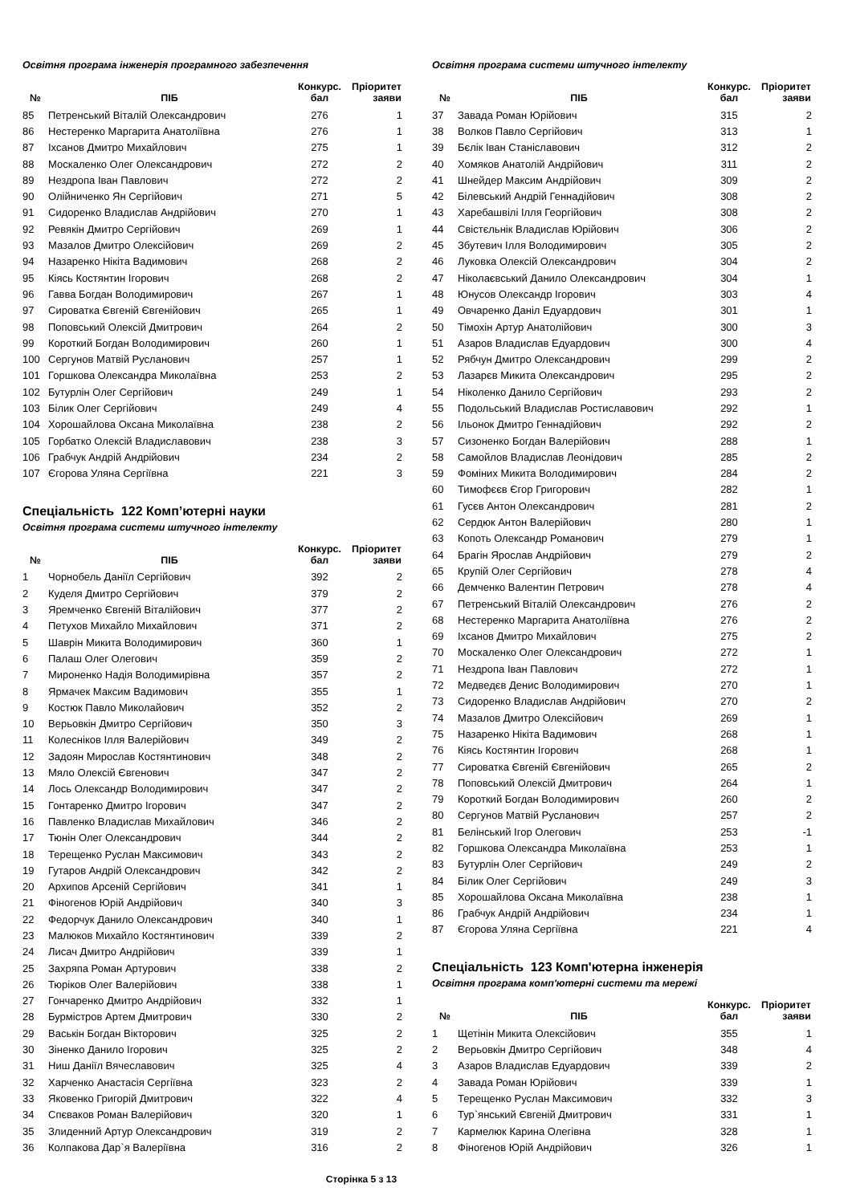Освітня програма інженерія програмного забезпечення
| № | ПІБ | Конкурс. бал | Пріоритет заяви |
| --- | --- | --- | --- |
| 85 | Петренський Віталій Олександрович | 276 | 1 |
| 86 | Нестеренко Маргарита Анатоліївна | 276 | 1 |
| 87 | Іхсанов Дмитро Михайлович | 275 | 1 |
| 88 | Москаленко Олег Олександрович | 272 | 2 |
| 89 | Нездропа Іван Павлович | 272 | 2 |
| 90 | Олійниченко Ян Сергійович | 271 | 5 |
| 91 | Сидоренко Владислав Андрійович | 270 | 1 |
| 92 | Ревякін Дмитро Сергійович | 269 | 1 |
| 93 | Мазалов Дмитро Олексійович | 269 | 2 |
| 94 | Назаренко Нікіта Вадимович | 268 | 2 |
| 95 | Кіясь Костянтин Ігорович | 268 | 2 |
| 96 | Гавва Богдан Володимирович | 267 | 1 |
| 97 | Сироватка Євгеній Євгенійович | 265 | 1 |
| 98 | Поповський Олексій Дмитрович | 264 | 2 |
| 99 | Короткий Богдан Володимирович | 260 | 1 |
| 100 | Сергунов Матвій Русланович | 257 | 1 |
| 101 | Горшкова Олександра Миколаївна | 253 | 2 |
| 102 | Бутурлін Олег Сергійович | 249 | 1 |
| 103 | Білик Олег Сергійович | 249 | 4 |
| 104 | Хорошайлова Оксана Миколаївна | 238 | 2 |
| 105 | Горбатко Олексій Владиславович | 238 | 3 |
| 106 | Грабчук Андрій Андрійович | 234 | 2 |
| 107 | Єгорова Уляна Сергіївна | 221 | 3 |
Спеціальність 122 Комп’ютерні науки
Освітня програма системи штучного інтелекту
| № | ПІБ | Конкурс. бал | Пріоритет заяви |
| --- | --- | --- | --- |
| 1 | Чорнобель Даніїл Сергійович | 392 | 2 |
| 2 | Куделя Дмитро Сергійович | 379 | 2 |
| 3 | Яремченко Євгеній Віталійович | 377 | 2 |
| 4 | Петухов Михайло Михайлович | 371 | 2 |
| 5 | Шаврін Микита Володимирович | 360 | 1 |
| 6 | Палаш Олег Олегович | 359 | 2 |
| 7 | Мироненко Надія Володимирівна | 357 | 2 |
| 8 | Ярмачек Максим Вадимович | 355 | 1 |
| 9 | Костюк Павло Миколайович | 352 | 2 |
| 10 | Верьовкін Дмитро Сергійович | 350 | 3 |
| 11 | Колесніков Ілля Валерійович | 349 | 2 |
| 12 | Задоян Мирослав Костянтинович | 348 | 2 |
| 13 | Мяло Олексій Євгенович | 347 | 2 |
| 14 | Лось Олександр Володимирович | 347 | 2 |
| 15 | Гонтаренко Дмитро Ігорович | 347 | 2 |
| 16 | Павленко Владислав Михайлович | 346 | 2 |
| 17 | Тюнін Олег Олександрович | 344 | 2 |
| 18 | Терещенко Руслан Максимович | 343 | 2 |
| 19 | Гутаров Андрій Олександрович | 342 | 2 |
| 20 | Архипов Арсеній Сергійович | 341 | 1 |
| 21 | Фіногенов Юрій Андрійович | 340 | 3 |
| 22 | Федорчук Данило Олександрович | 340 | 1 |
| 23 | Малюков Михайло Костянтинович | 339 | 2 |
| 24 | Лисач Дмитро Андрійович | 339 | 1 |
| 25 | Захряпа Роман Артурович | 338 | 2 |
| 26 | Тюріков Олег Валерійович | 338 | 1 |
| 27 | Гончаренко Дмитро Андрійович | 332 | 1 |
| 28 | Бурмістров Артем Дмитрович | 330 | 2 |
| 29 | Васькін Богдан Вікторович | 325 | 2 |
| 30 | Зіненко Данило Ігорович | 325 | 2 |
| 31 | Ниш Даніїл Вячеславович | 325 | 4 |
| 32 | Харченко Анастасія Сергіївна | 323 | 2 |
| 33 | Яковенко Григорій Дмитрович | 322 | 4 |
| 34 | Спєваков Роман Валерійович | 320 | 1 |
| 35 | Злиденний Артур Олександрович | 319 | 2 |
| 36 | Колпакова Дар`я Валеріївна | 316 | 2 |
Освітня програма системи штучного інтелекту
| № | ПІБ | Конкурс. бал | Пріоритет заяви |
| --- | --- | --- | --- |
| 37 | Завада Роман Юрійович | 315 | 2 |
| 38 | Волков Павло Сергійович | 313 | 1 |
| 39 | Бєлік Іван Станіславович | 312 | 2 |
| 40 | Хомяков Анатолій Андрійович | 311 | 2 |
| 41 | Шнейдер Максим Андрійович | 309 | 2 |
| 42 | Білевський Андрій Геннадійович | 308 | 2 |
| 43 | Харебашвілі Ілля Георгійович | 308 | 2 |
| 44 | Свістєльнік Владислав Юрійович | 306 | 2 |
| 45 | Збутевич Ілля Володимирович | 305 | 2 |
| 46 | Луковка Олексій Олександрович | 304 | 2 |
| 47 | Ніколаєвський Данило Олександрович | 304 | 1 |
| 48 | Юнусов Олександр Ігорович | 303 | 4 |
| 49 | Овчаренко Даніл Едуардович | 301 | 1 |
| 50 | Тімохін Артур Анатолійович | 300 | 3 |
| 51 | Азаров Владислав Едуардович | 300 | 4 |
| 52 | Рябчун Дмитро Олександрович | 299 | 2 |
| 53 | Лазарєв Микита Олександрович | 295 | 2 |
| 54 | Ніколенко Данило Сергійович | 293 | 2 |
| 55 | Подольський Владислав Ростиславович | 292 | 1 |
| 56 | Ільонок Дмитро Геннадійович | 292 | 2 |
| 57 | Сизоненко Богдан Валерійович | 288 | 1 |
| 58 | Самойлов Владислав Леонідович | 285 | 2 |
| 59 | Фоміних Микита Володимирович | 284 | 2 |
| 60 | Тимофєєв Єгор Григорович | 282 | 1 |
| 61 | Гусєв Антон Олександрович | 281 | 2 |
| 62 | Сердюк Антон Валерійович | 280 | 1 |
| 63 | Копоть Олександр Романович | 279 | 1 |
| 64 | Брагін Ярослав Андрійович | 279 | 2 |
| 65 | Крупій Олег Сергійович | 278 | 4 |
| 66 | Демченко Валентин Петрович | 278 | 4 |
| 67 | Петренський Віталій Олександрович | 276 | 2 |
| 68 | Нестеренко Маргарита Анатоліївна | 276 | 2 |
| 69 | Іхсанов Дмитро Михайлович | 275 | 2 |
| 70 | Москаленко Олег Олександрович | 272 | 1 |
| 71 | Нездропа Іван Павлович | 272 | 1 |
| 72 | Медведєв Денис Володимирович | 270 | 1 |
| 73 | Сидоренко Владислав Андрійович | 270 | 2 |
| 74 | Мазалов Дмитро Олексійович | 269 | 1 |
| 75 | Назаренко Нікіта Вадимович | 268 | 1 |
| 76 | Кіясь Костянтин Ігорович | 268 | 1 |
| 77 | Сироватка Євгеній Євгенійович | 265 | 2 |
| 78 | Поповський Олексій Дмитрович | 264 | 1 |
| 79 | Короткий Богдан Володимирович | 260 | 2 |
| 80 | Сергунов Матвій Русланович | 257 | 2 |
| 81 | Белінський Ігор Олегович | 253 | -1 |
| 82 | Горшкова Олександра Миколаївна | 253 | 1 |
| 83 | Бутурлін Олег Сергійович | 249 | 2 |
| 84 | Білик Олег Сергійович | 249 | 3 |
| 85 | Хорошайлова Оксана Миколаївна | 238 | 1 |
| 86 | Грабчук Андрій Андрійович | 234 | 1 |
| 87 | Єгорова Уляна Сергіївна | 221 | 4 |
Спеціальність 123 Комп'ютерна інженерія
Освітня програма комп'ютерні системи та мережі
| № | ПІБ | Конкурс. бал | Пріоритет заяви |
| --- | --- | --- | --- |
| 1 | Щетінін Микита Олексійович | 355 | 1 |
| 2 | Верьовкін Дмитро Сергійович | 348 | 4 |
| 3 | Азаров Владислав Едуардович | 339 | 2 |
| 4 | Завада Роман Юрійович | 339 | 1 |
| 5 | Терещенко Руслан Максимович | 332 | 3 |
| 6 | Тур`янський Євгеній Дмитрович | 331 | 1 |
| 7 | Кармелюк Карина Олегівна | 328 | 1 |
| 8 | Фіногенов Юрій Андрійович | 326 | 1 |
Сторінка 5 з 13